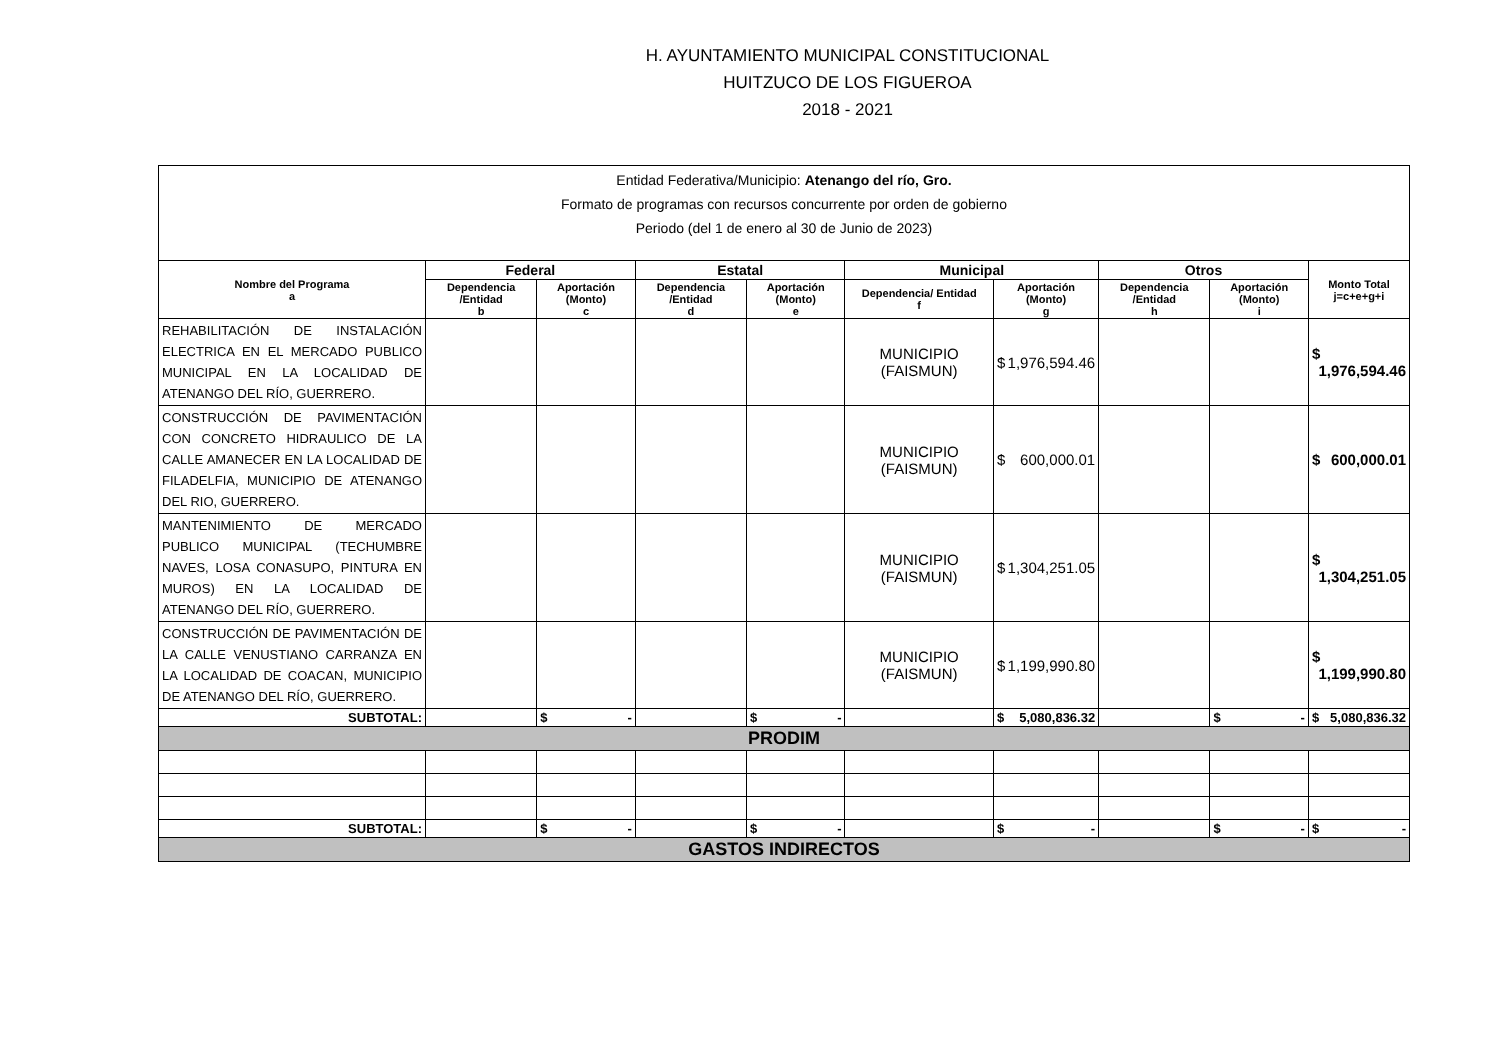H. AYUNTAMIENTO MUNICIPAL CONSTITUCIONAL
HUITZUCO DE LOS FIGUEROA
2018 - 2021
| Entidad Federativa/Municipio: Atenango del río, Gro. Formato de programas con recursos concurrente por orden de gobierno Periodo (del 1 de enero al 30 de Junio de 2023) | | | | | | | | | |
| Nombre del Programa a | Federal | | Estatal | | Municipal | | Otros | | Monto Total j=c+e+g+i |
| | Dependencia /Entidad b | Aportación (Monto) c | Dependencia /Entidad d | Aportación (Monto) e | Dependencia/ Entidad f | Aportación (Monto) g | Dependencia /Entidad h | Aportación (Monto) i | |
| REHABILITACIÓN DE INSTALACIÓN ELECTRICA EN EL MERCADO PUBLICO MUNICIPAL EN LA LOCALIDAD DE ATENANGO DEL RÍO, GUERRERO. | | | | | MUNICIPIO (FAISMUN) | $ 1,976,594.46 | | | $ 1,976,594.46 |
| CONSTRUCCIÓN DE PAVIMENTACIÓN CON CONCRETO HIDRAULICO DE LA CALLE AMANECER EN LA LOCALIDAD DE FILADELFIA, MUNICIPIO DE ATENANGO DEL RIO, GUERRERO. | | | | | MUNICIPIO (FAISMUN) | $ 600,000.01 | | | $ 600,000.01 |
| MANTENIMIENTO DE MERCADO PUBLICO MUNICIPAL (TECHUMBRE NAVES, LOSA CONASUPO, PINTURA EN MUROS) EN LA LOCALIDAD DE ATENANGO DEL RÍO, GUERRERO. | | | | | MUNICIPIO (FAISMUN) | $ 1,304,251.05 | | | $ 1,304,251.05 |
| CONSTRUCCIÓN DE PAVIMENTACIÓN DE LA CALLE VENUSTIANO CARRANZA EN LA LOCALIDAD DE COACAN, MUNICIPIO DE ATENANGO DEL RÍO, GUERRERO. | | | | | MUNICIPIO (FAISMUN) | $ 1,199,990.80 | | | $ 1,199,990.80 |
| SUBTOTAL: | | $ - | | $ - | | $ 5,080,836.32 | | $ - | $ 5,080,836.32 |
| PRODIM | | | | | | | | | |
| SUBTOTAL: | | $ - | | $ - | | $ - | | $ - | $ - |
| GASTOS INDIRECTOS | | | | | | | | | |